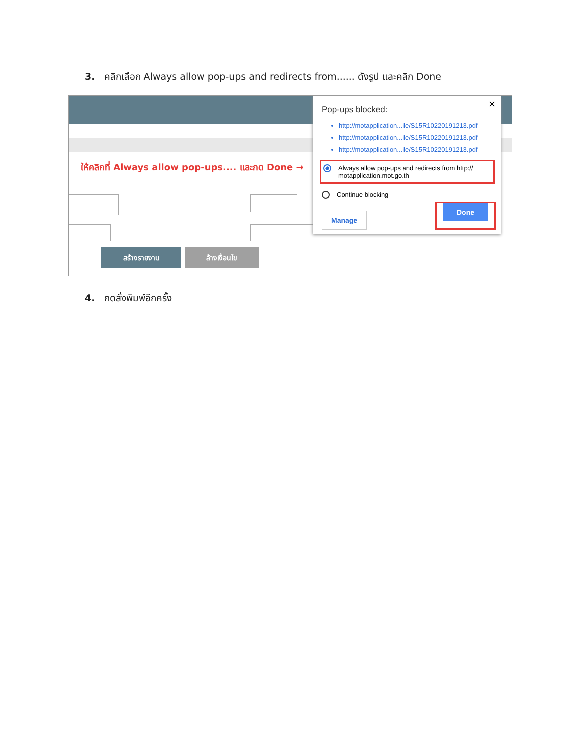3. คลิกเลือก Always allow pop-ups and redirects from...... ดังรูป และคลิก Done
ให้คลิกที่ Always allow pop-ups.... และกด Done →
สร้างรายงาน ล้างเงื่อนไข
✕
Pop-ups blocked:
http://motapplication...ile/S15R10220191213.pdf
http://motapplication...ile/S15R10220191213.pdf
http://motapplication...ile/S15R10220191213.pdf
Always allow pop-ups and redirects from http:// motapplication.mot.go.th
Continue blocking
Manage Done
4. กดสั่งพิมพ์อีกครั้ง